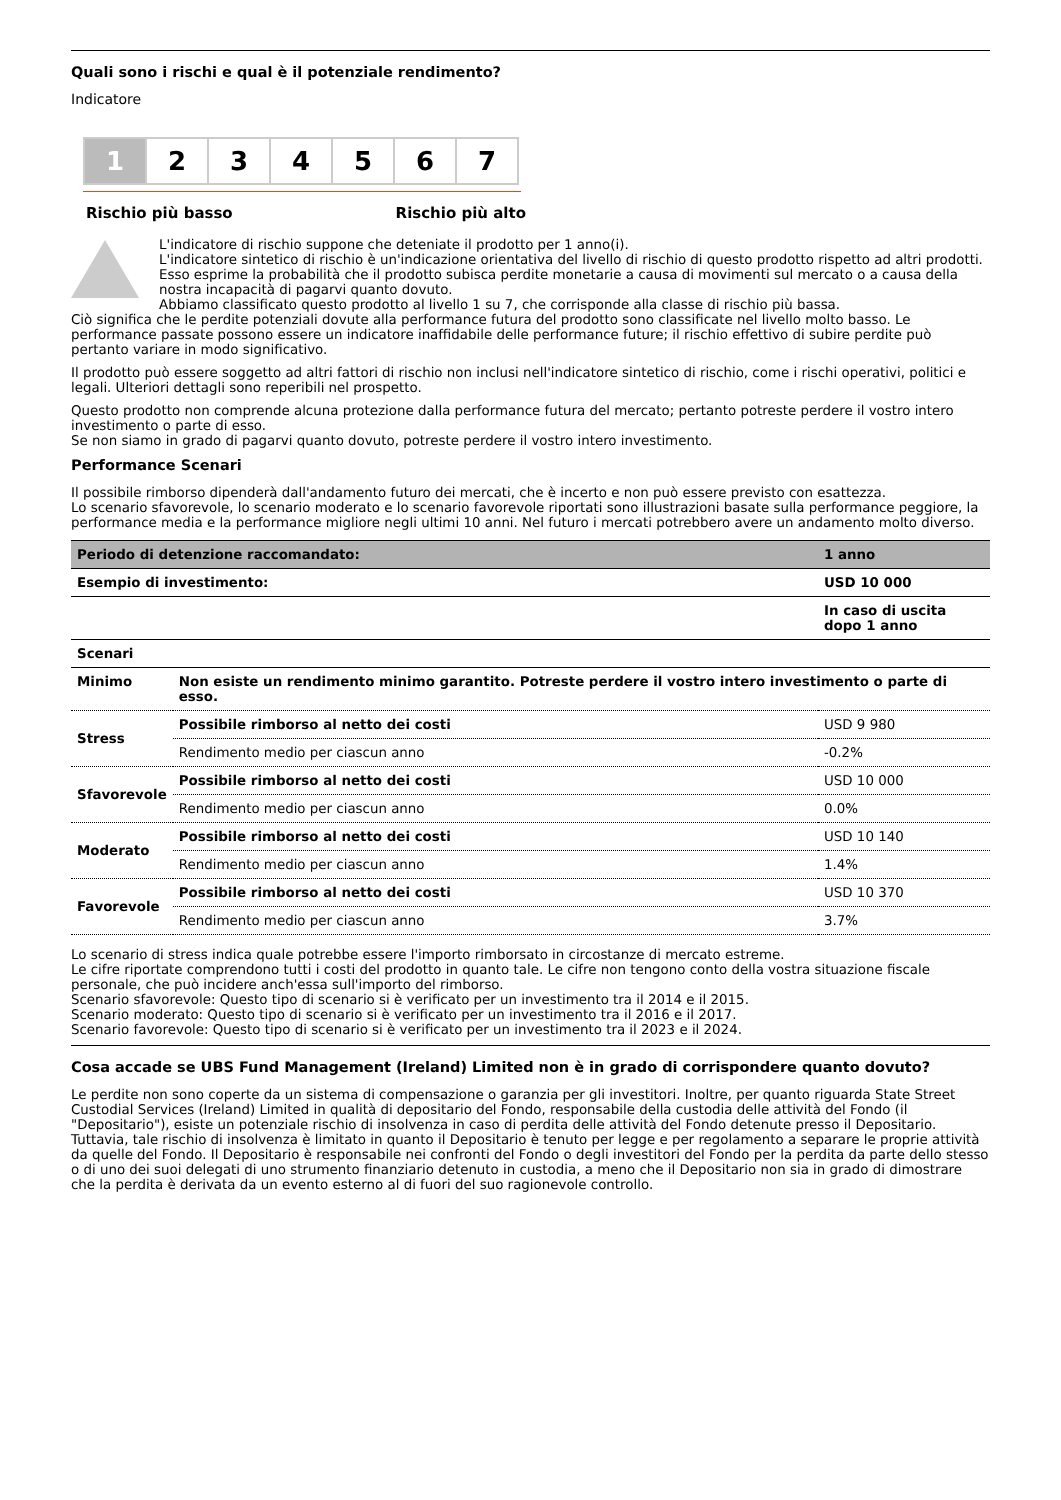Quali sono i rischi e qual è il potenziale rendimento?
Indicatore
1 2 3 4 5 6 7
Rischio più basso Rischio più alto
L'indicatore di rischio suppone che deteniate il prodotto per 1 anno(i).
L'indicatore sintetico di rischio è un'indicazione orientativa del livello di rischio di questo prodotto rispetto ad altri prodotti. Esso esprime la probabilità che il prodotto subisca perdite monetarie a causa di movimenti sul mercato o a causa della nostra incapacità di pagarvi quanto dovuto.
Abbiamo classificato questo prodotto al livello 1 su 7, che corrisponde alla classe di rischio più bassa.
Ciò significa che le perdite potenziali dovute alla performance futura del prodotto sono classificate nel livello molto basso. Le performance passate possono essere un indicatore inaffidabile delle performance future; il rischio effettivo di subire perdite può pertanto variare in modo significativo.
Il prodotto può essere soggetto ad altri fattori di rischio non inclusi nell'indicatore sintetico di rischio, come i rischi operativi, politici e legali. Ulteriori dettagli sono reperibili nel prospetto.
Questo prodotto non comprende alcuna protezione dalla performance futura del mercato; pertanto potreste perdere il vostro intero investimento o parte di esso.
Se non siamo in grado di pagarvi quanto dovuto, potreste perdere il vostro intero investimento.
Performance Scenari
Il possibile rimborso dipenderà dall'andamento futuro dei mercati, che è incerto e non può essere previsto con esattezza.
Lo scenario sfavorevole, lo scenario moderato e lo scenario favorevole riportati sono illustrazioni basate sulla performance peggiore, la performance media e la performance migliore negli ultimi 10 anni. Nel futuro i mercati potrebbero avere un andamento molto diverso.
| Periodo di detenzione raccomandato: | | 1 anno |
| --- | --- | --- |
| Esempio di investimento: | | USD 10 000 |
| | | In caso di uscita dopo 1 anno |
| Scenari | | |
| Minimo | Non esiste un rendimento minimo garantito. Potreste perdere il vostro intero investimento o parte di esso. | |
| Stress | Possibile rimborso al netto dei costi | USD 9 980 |
| | Rendimento medio per ciascun anno | -0.2% |
| Sfavorevole | Possibile rimborso al netto dei costi | USD 10 000 |
| | Rendimento medio per ciascun anno | 0.0% |
| Moderato | Possibile rimborso al netto dei costi | USD 10 140 |
| | Rendimento medio per ciascun anno | 1.4% |
| Favorevole | Possibile rimborso al netto dei costi | USD 10 370 |
| | Rendimento medio per ciascun anno | 3.7% |
Lo scenario di stress indica quale potrebbe essere l'importo rimborsato in circostanze di mercato estreme.
Le cifre riportate comprendono tutti i costi del prodotto in quanto tale. Le cifre non tengono conto della vostra situazione fiscale personale, che può incidere anch'essa sull'importo del rimborso.
Scenario sfavorevole: Questo tipo di scenario si è verificato per un investimento tra il 2014 e il 2015.
Scenario moderato: Questo tipo di scenario si è verificato per un investimento tra il 2016 e il 2017.
Scenario favorevole: Questo tipo di scenario si è verificato per un investimento tra il 2023 e il 2024.
Cosa accade se UBS Fund Management (Ireland) Limited non è in grado di corrispondere quanto dovuto?
Le perdite non sono coperte da un sistema di compensazione o garanzia per gli investitori. Inoltre, per quanto riguarda State Street Custodial Services (Ireland) Limited in qualità di depositario del Fondo, responsabile della custodia delle attività del Fondo (il "Depositario"), esiste un potenziale rischio di insolvenza in caso di perdita delle attività del Fondo detenute presso il Depositario. Tuttavia, tale rischio di insolvenza è limitato in quanto il Depositario è tenuto per legge e per regolamento a separare le proprie attività da quelle del Fondo. Il Depositario è responsabile nei confronti del Fondo o degli investitori del Fondo per la perdita da parte dello stesso o di uno dei suoi delegati di uno strumento finanziario detenuto in custodia, a meno che il Depositario non sia in grado di dimostrare che la perdita è derivata da un evento esterno al di fuori del suo ragionevole controllo.